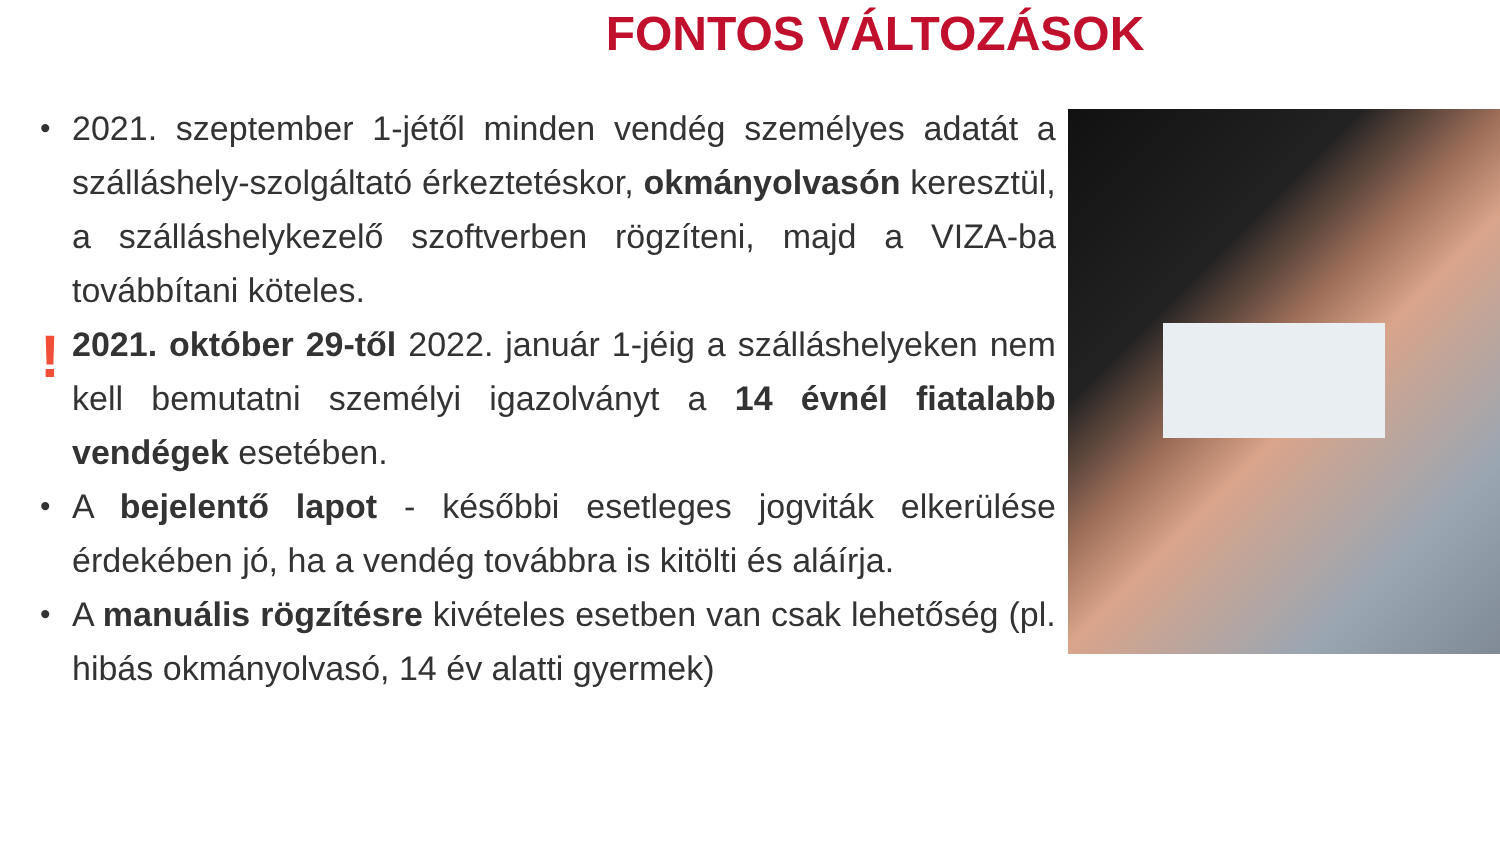FONTOS VÁLTOZÁSOK
• 2021. szeptember 1-jétől minden vendég személyes adatát a szálláshely-szolgáltató érkeztetéskor, okmányolvasón keresztül, a szálláshelykezelő szoftverben rögzíteni, majd a VIZA-ba továbbítani köteles.
!
2021. október 29-től 2022. január 1-jéig a szálláshelyeken nem kell bemutatni személyi igazolványt a 14 évnél fiatalabb vendégek esetében.
• A bejelentő lapot - későbbi esetleges jogviták elkerülése érdekében jó, ha a vendég továbbra is kitölti és aláírja.
• A manuális rögzítésre kivételes esetben van csak lehetőség (pl. hibás okmányolvasó, 14 év alatti gyermek)